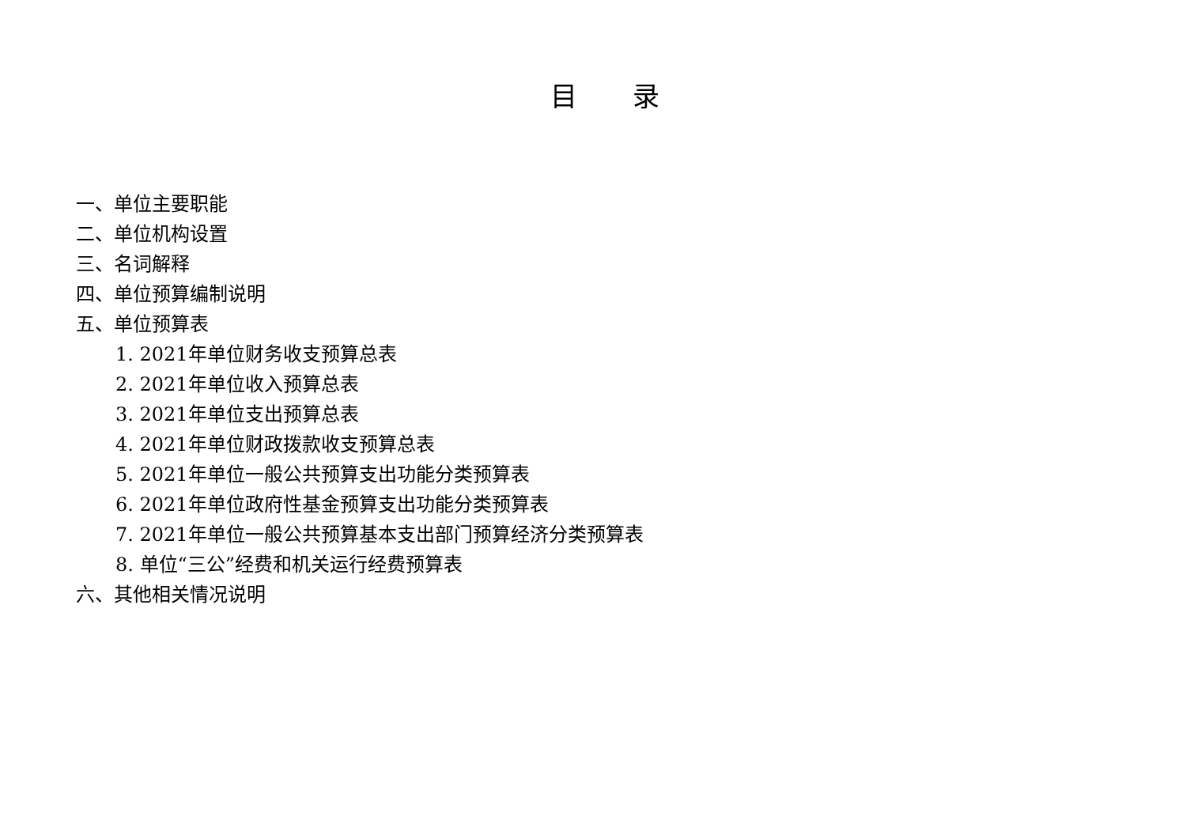目 录
一、单位主要职能
二、单位机构设置
三、名词解释
四、单位预算编制说明
五、单位预算表
1. 2021年单位财务收支预算总表
2. 2021年单位收入预算总表
3. 2021年单位支出预算总表
4. 2021年单位财政拨款收支预算总表
5. 2021年单位一般公共预算支出功能分类预算表
6. 2021年单位政府性基金预算支出功能分类预算表
7. 2021年单位一般公共预算基本支出部门预算经济分类预算表
8. 单位“三公”经费和机关运行经费预算表
六、其他相关情况说明